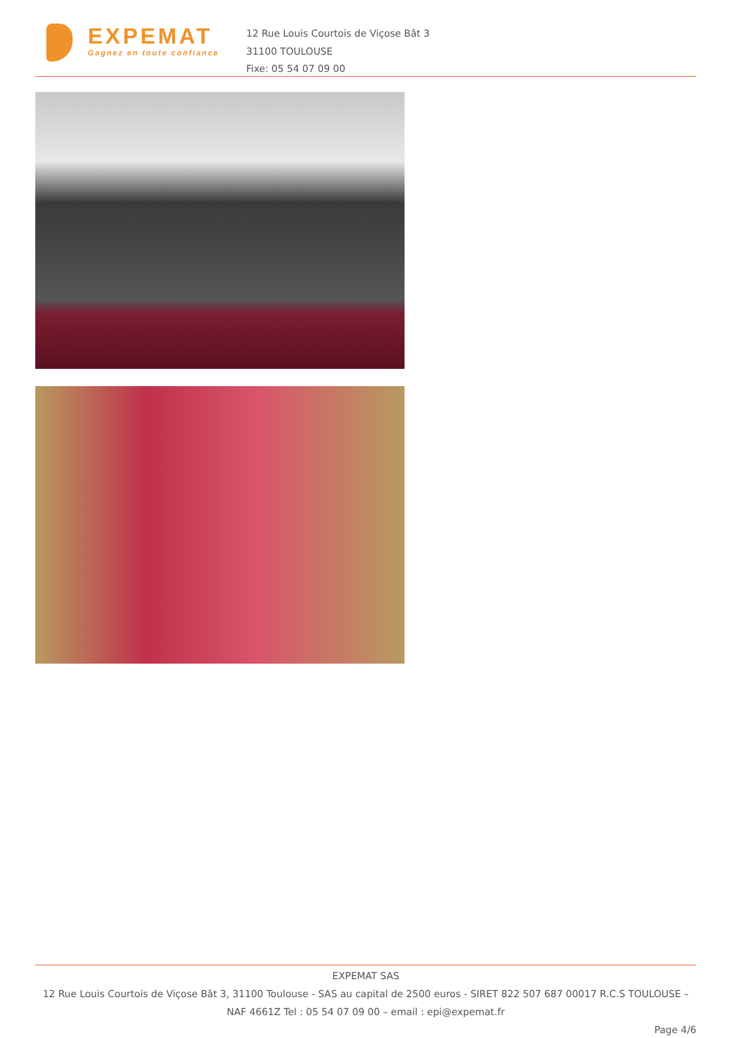EXPEMAT
Gagnez en toute confiance
12 Rue Louis Courtois de Viçose Bât 3
31100 TOULOUSE
Fixe: 05 54 07 09 00
EXPEMAT SAS
12 Rue Louis Courtois de Viçose Bât 3, 31100 Toulouse - SAS au capital de 2500 euros - SIRET 822 507 687 00017 R.C.S TOULOUSE – NAF 4661Z Tel : 05 54 07 09 00 – email : epi@expemat.fr
Page 4/6